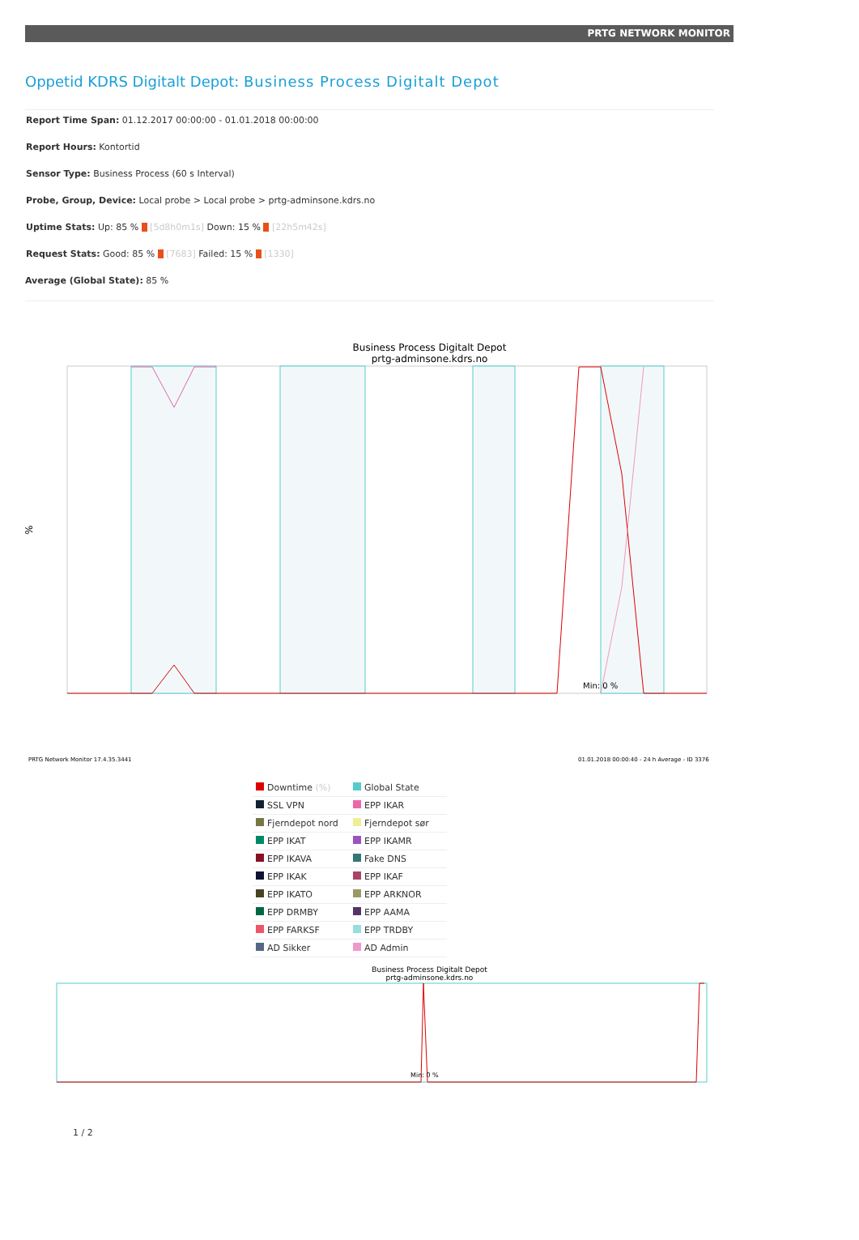PRTG NETWORK MONITOR
Oppetid KDRS Digitalt Depot: Business Process Digitalt Depot
Report Time Span: 01.12.2017 00:00:00 - 01.01.2018 00:00:00
Report Hours: Kontortid
Sensor Type: Business Process (60 s Interval)
Probe, Group, Device: Local probe > Local probe > prtg-adminsone.kdrs.no
Uptime Stats: Up: 85 % [5d8h0m1s] Down: 15 % [22h5m42s]
Request Stats: Good: 85 % [7683] Failed: 15 % [1330]
Average (Global State): 85 %
Business Process Digitalt Depot
prtg-adminsone.kdrs.no
Min: 0 %
%
PRTG Network Monitor 17.4.35.3441
01.01.2018 00:00:40 - 24 h Average - ID 3376
| Downtime (%) | Global State |
| SSL VPN | EPP IKAR |
| Fjerndepot nord | Fjerndepot sør |
| EPP IKAT | EPP IKAMR |
| EPP IKAVA | Fake DNS |
| EPP IKAK | EPP IKAF |
| EPP IKATO | EPP ARKNOR |
| EPP DRMBY | EPP AAMA |
| EPP FARKSF | EPP TRDBY |
| AD Sikker | AD Admin |
Business Process Digitalt Depot
prtg-adminsone.kdrs.no
Min: 0 %
1 / 2